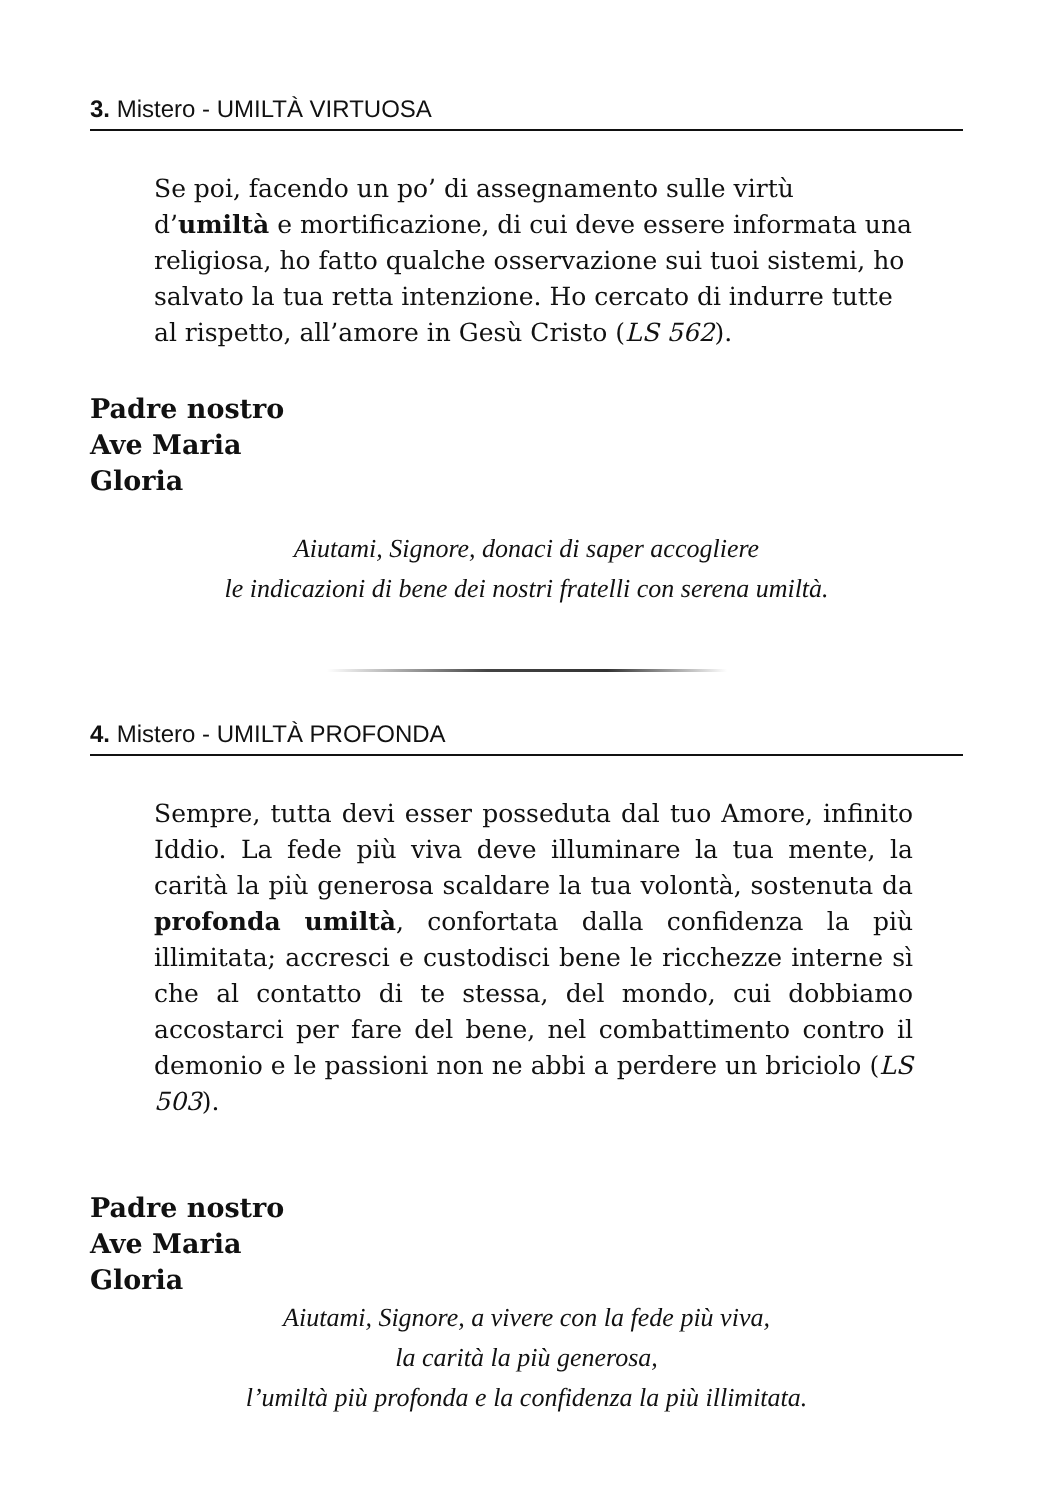3. Mistero - UMILTÀ VIRTUOSA
Se poi, facendo un po’ di assegnamento sulle virtù d’umiltà e mortificazione, di cui deve essere informata una religiosa, ho fatto qualche osservazione sui tuoi sistemi, ho salvato la tua retta intenzione. Ho cercato di indurre tutte al rispetto, all’amore in Gesù Cristo (LS 562).
Padre nostro
Ave Maria
Gloria
Aiutami, Signore, donaci di saper accogliere
le indicazioni di bene dei nostri fratelli con serena umiltà.
4. Mistero - UMILTÀ PROFONDA
Sempre, tutta devi esser posseduta dal tuo Amore, infinito Iddio. La fede più viva deve illuminare la tua mente, la carità la più generosa scaldare la tua volontà, sostenuta da profonda umiltà, confortata dalla confidenza la più illimitata; accresci e custodisci bene le ricchezze interne sì che al contatto di te stessa, del mondo, cui dobbiamo accostarci per fare del bene, nel combattimento contro il demonio e le passioni non ne abbi a perdere un briciolo (LS 503).
Padre nostro
Ave Maria
Gloria
Aiutami, Signore, a vivere con la fede più viva,
la carità la più generosa,
l’umiltà più profonda e la confidenza la più illimitata.